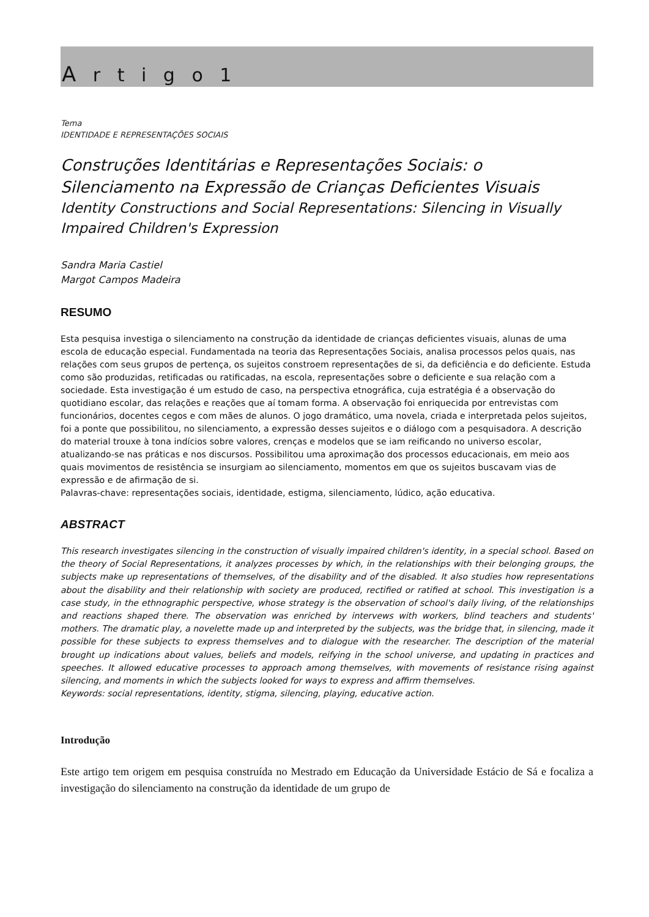A r t i g o 1
Tema
IDENTIDADE E REPRESENTAÇÕES SOCIAIS
Construções Identitárias e Representações Sociais: o Silenciamento na Expressão de Crianças Deficientes Visuais
Identity Constructions and Social Representations: Silencing in Visually Impaired Children's Expression
Sandra Maria Castiel
Margot Campos Madeira
RESUMO
Esta pesquisa investiga o silenciamento na construção da identidade de crianças deficientes visuais, alunas de uma escola de educação especial. Fundamentada na teoria das Representações Sociais, analisa processos pelos quais, nas relações com seus grupos de pertença, os sujeitos constroem representações de si, da deficiência e do deficiente. Estuda como são produzidas, retificadas ou ratificadas, na escola, representações sobre o deficiente e sua relação com a sociedade. Esta investigação é um estudo de caso, na perspectiva etnográfica, cuja estratégia é a observação do quotidiano escolar, das relações e reações que aí tomam forma. A observação foi enriquecida por entrevistas com funcionários, docentes cegos e com mães de alunos. O jogo dramático, uma novela, criada e interpretada pelos sujeitos, foi a ponte que possibilitou, no silenciamento, a expressão desses sujeitos e o diálogo com a pesquisadora. A descrição do material trouxe à tona indícios sobre valores, crenças e modelos que se iam reificando no universo escolar, atualizando-se nas práticas e nos discursos. Possibilitou uma aproximação dos processos educacionais, em meio aos quais movimentos de resistência se insurgiam ao silenciamento, momentos em que os sujeitos buscavam vias de expressão e de afirmação de si.
Palavras-chave: representações sociais, identidade, estigma, silenciamento, lúdico, ação educativa.
ABSTRACT
This research investigates silencing in the construction of visually impaired children's identity, in a special school. Based on the theory of Social Representations, it analyzes processes by which, in the relationships with their belonging groups, the subjects make up representations of themselves, of the disability and of the disabled. It also studies how representations about the disability and their relationship with society are produced, rectified or ratified at school. This investigation is a case study, in the ethnographic perspective, whose strategy is the observation of school's daily living, of the relationships and reactions shaped there. The observation was enriched by intervews with workers, blind teachers and students' mothers. The dramatic play, a novelette made up and interpreted by the subjects, was the bridge that, in silencing, made it possible for these subjects to express themselves and to dialogue with the researcher. The description of the material brought up indications about values, beliefs and models, reifying in the school universe, and updating in practices and speeches. It allowed educative processes to approach among themselves, with movements of resistance rising against silencing, and moments in which the subjects looked for ways to express and affirm themselves.
Keywords: social representations, identity, stigma, silencing, playing, educative action.
Introdução
Este artigo tem origem em pesquisa construída no Mestrado em Educação da Universidade Estácio de Sá e focaliza a investigação do silenciamento na construção da identidade de um grupo de